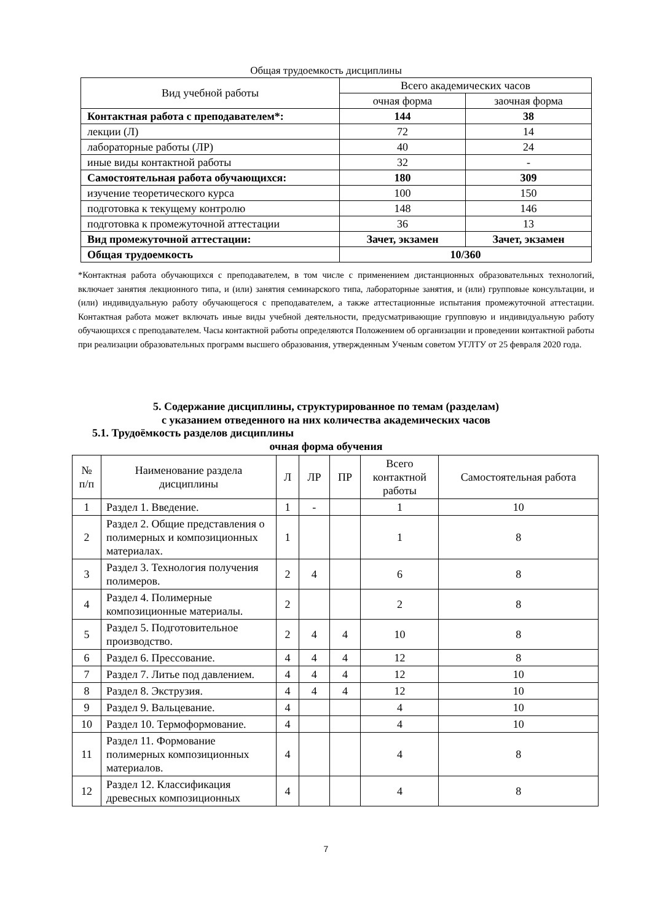Общая трудоемкость дисциплины
| Вид учебной работы | Всего академических часов | |
| --- | --- | --- |
| | очная форма | заочная форма |
| Контактная работа с преподавателем*: | 144 | 38 |
| лекции (Л) | 72 | 14 |
| лабораторные работы (ЛР) | 40 | 24 |
| иные виды контактной работы | 32 | - |
| Самостоятельная работа обучающихся: | 180 | 309 |
| изучение теоретического курса | 100 | 150 |
| подготовка к текущему контролю | 148 | 146 |
| подготовка к промежуточной аттестации | 36 | 13 |
| Вид промежуточной аттестации: | Зачет, экзамен | Зачет, экзамен |
| Общая трудоемкость | 10/360 | |
*Контактная работа обучающихся с преподавателем, в том числе с применением дистанционных образовательных технологий, включает занятия лекционного типа, и (или) занятия семинарского типа, лабораторные занятия, и (или) групповые консультации, и (или) индивидуальную работу обучающегося с преподавателем, а также аттестационные испытания промежуточной аттестации. Контактная работа может включать иные виды учебной деятельности, предусматривающие групповую и индивидуальную работу обучающихся с преподавателем. Часы контактной работы определяются Положением об организации и проведении контактной работы при реализации образовательных программ высшего образования, утвержденным Ученым советом УГЛТУ от 25 февраля 2020 года.
5. Содержание дисциплины, структурированное по темам (разделам)
с указанием отведенного на них количества академических часов
5.1. Трудоёмкость разделов дисциплины
очная форма обучения
| № п/п | Наименование раздела дисциплины | Л | ЛР | ПР | Всего контактной работы | Самостоятельная работа |
| --- | --- | --- | --- | --- | --- | --- |
| 1 | Раздел 1. Введение. | 1 | - | | 1 | 10 |
| 2 | Раздел 2. Общие представления о полимерных и композиционных материалах. | 1 | | | 1 | 8 |
| 3 | Раздел 3. Технология получения полимеров. | 2 | 4 | | 6 | 8 |
| 4 | Раздел 4. Полимерные композиционные материалы. | 2 | | | 2 | 8 |
| 5 | Раздел 5. Подготовительное производство. | 2 | 4 | 4 | 10 | 8 |
| 6 | Раздел 6. Прессование. | 4 | 4 | 4 | 12 | 8 |
| 7 | Раздел 7. Литье под давлением. | 4 | 4 | 4 | 12 | 10 |
| 8 | Раздел 8. Экструзия. | 4 | 4 | 4 | 12 | 10 |
| 9 | Раздел 9. Вальцевание. | 4 | | | 4 | 10 |
| 10 | Раздел 10. Термоформование. | 4 | | | 4 | 10 |
| 11 | Раздел 11. Формование полимерных композиционных материалов. | 4 | | | 4 | 8 |
| 12 | Раздел 12. Классификация древесных композиционных | 4 | | | 4 | 8 |
7